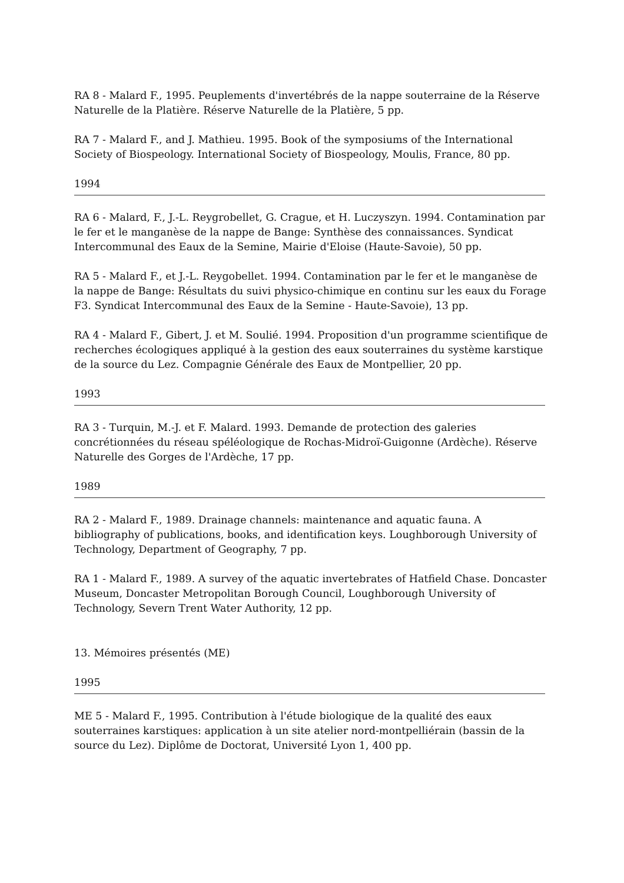RA 8 - Malard F., 1995. Peuplements d'invertébrés de la nappe souterraine de la Réserve Naturelle de la Platière. Réserve Naturelle de la Platière, 5 pp.
RA 7 - Malard F., and J. Mathieu. 1995. Book of the symposiums of the International Society of Biospeology. International Society of Biospeology, Moulis, France, 80 pp.
1994
RA 6 - Malard, F., J.-L. Reygrobellet, G. Crague, et H. Luczyszyn. 1994. Contamination par le fer et le manganèse de la nappe de Bange: Synthèse des connaissances. Syndicat Intercommunal des Eaux de la Semine, Mairie d'Eloise (Haute-Savoie), 50 pp.
RA 5 - Malard F., et J.-L. Reygobellet. 1994. Contamination par le fer et le manganèse de la nappe de Bange: Résultats du suivi physico-chimique en continu sur les eaux du Forage F3. Syndicat Intercommunal des Eaux de la Semine - Haute-Savoie), 13 pp.
RA 4 - Malard F., Gibert, J. et M. Soulié. 1994. Proposition d'un programme scientifique de recherches écologiques appliqué à la gestion des eaux souterraines du système karstique de la source du Lez. Compagnie Générale des Eaux de Montpellier, 20 pp.
1993
RA 3 - Turquin, M.-J. et F. Malard. 1993. Demande de protection des galeries concrétionnées du réseau spéléologique de Rochas-Midroï-Guigonne (Ardèche). Réserve Naturelle des Gorges de l'Ardèche, 17 pp.
1989
RA 2 - Malard F., 1989. Drainage channels: maintenance and aquatic fauna. A bibliography of publications, books, and identification keys. Loughborough University of Technology, Department of Geography, 7 pp.
RA 1 - Malard F., 1989. A survey of the aquatic invertebrates of Hatfield Chase. Doncaster Museum, Doncaster Metropolitan Borough Council, Loughborough University of Technology, Severn Trent Water Authority, 12 pp.
13. Mémoires présentés (ME)
1995
ME 5 - Malard F., 1995. Contribution à l'étude biologique de la qualité des eaux souterraines karstiques: application à un site atelier nord-montpelliérain (bassin de la source du Lez). Diplôme de Doctorat, Université Lyon 1, 400 pp.